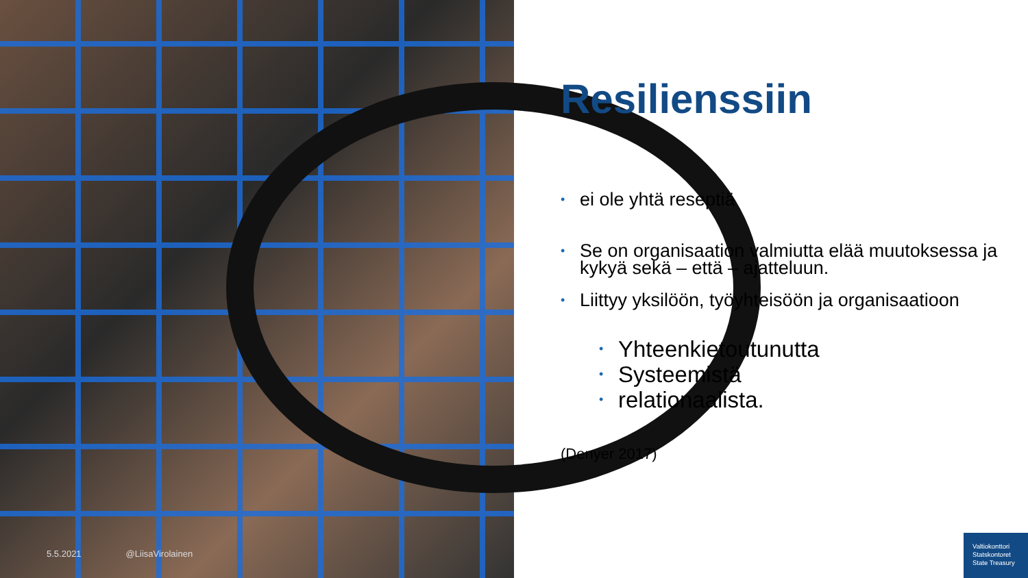5.5.2021 @LiisaVirolainen
Resilienssiin
• ei ole yhtä reseptiä
• Se on organisaation valmiutta elää muutoksessa ja kykyä sekä – että – ajatteluun.
• Liittyy yksilöön, työyhteisöön ja organisaatioon
• Yhteenkietoutunutta
• Systeemistä
• relationaalista.
(Denyer 2017)
Valtiokonttori
Statskontoret
State Treasury